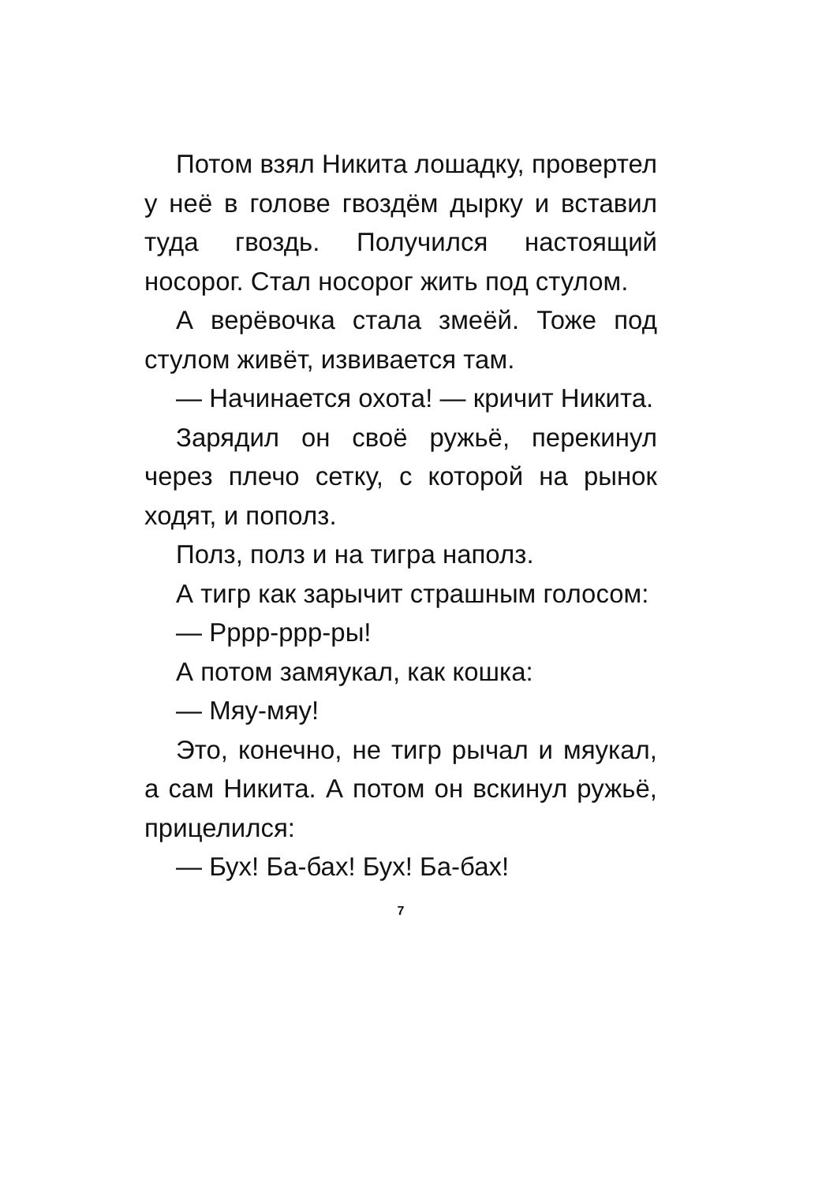Потом взял Никита лошадку, про­вертел у неё в голове гвоздём дырку и вставил туда гвоздь. Получился на­стоящий носорог. Стал носорог жить под стулом.
А верёвочка стала змеёй. Тоже под стулом живёт, извивается там.
— Начинается охота! — кричит Ни­кита.
Зарядил он своё ружьё, перекинул через плечо сетку, с которой на рынок ходят, и пополз.
Полз, полз и на тигра наполз.
А тигр как зарычит страшным голо­сом:
— Рррр-ррр-ры!
А потом замяукал, как кошка:
— Мяу-мяу!
Это, конечно, не тигр рычал и мяу­кал, а сам Никита. А потом он вскинул ружьё, прицелился:
— Бух! Ба-бах! Бух! Ба-бах!
7